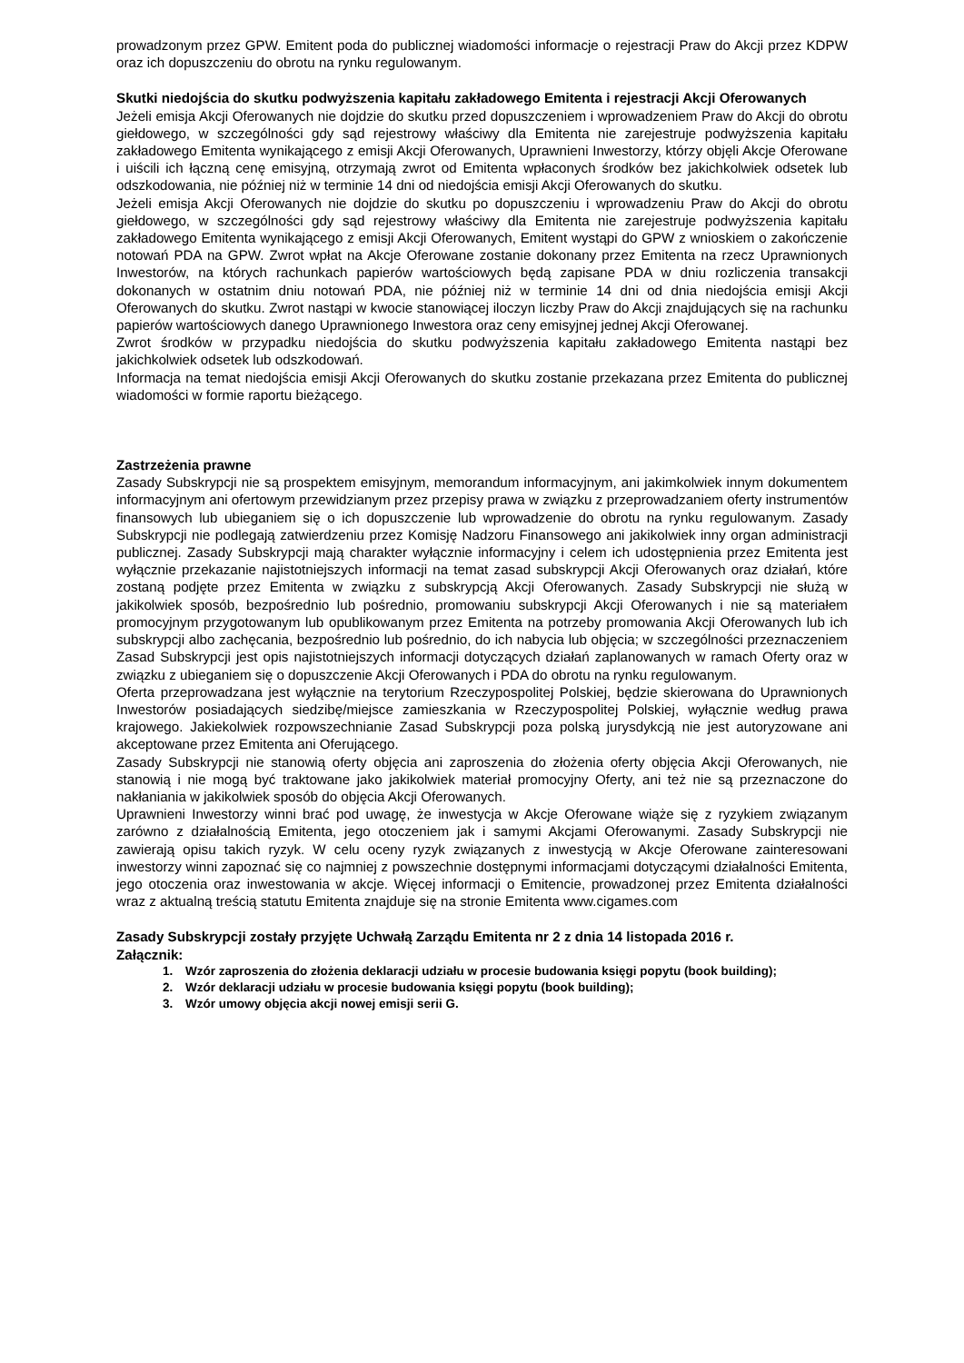prowadzonym przez GPW. Emitent poda do publicznej wiadomości informacje o rejestracji Praw do Akcji przez KDPW oraz ich dopuszczeniu do obrotu na rynku regulowanym.
Skutki niedojścia do skutku podwyższenia kapitału zakładowego Emitenta i rejestracji Akcji Oferowanych
Jeżeli emisja Akcji Oferowanych nie dojdzie do skutku przed dopuszczeniem i wprowadzeniem Praw do Akcji do obrotu giełdowego, w szczególności gdy sąd rejestrowy właściwy dla Emitenta nie zarejestruje podwyższenia kapitału zakładowego Emitenta wynikającego z emisji Akcji Oferowanych, Uprawnieni Inwestorzy, którzy objęli Akcje Oferowane i uiścili ich łączną cenę emisyjną, otrzymają zwrot od Emitenta wpłaconych środków bez jakichkolwiek odsetek lub odszkodowania, nie później niż w terminie 14 dni od niedojścia emisji Akcji Oferowanych do skutku.
Jeżeli emisja Akcji Oferowanych nie dojdzie do skutku po dopuszczeniu i wprowadzeniu Praw do Akcji do obrotu giełdowego, w szczególności gdy sąd rejestrowy właściwy dla Emitenta nie zarejestruje podwyższenia kapitału zakładowego Emitenta wynikającego z emisji Akcji Oferowanych, Emitent wystąpi do GPW z wnioskiem o zakończenie notowań PDA na GPW. Zwrot wpłat na Akcje Oferowane zostanie dokonany przez Emitenta na rzecz Uprawnionych Inwestorów, na których rachunkach papierów wartościowych będą zapisane PDA w dniu rozliczenia transakcji dokonanych w ostatnim dniu notowań PDA, nie później niż w terminie 14 dni od dnia niedojścia emisji Akcji Oferowanych do skutku. Zwrot nastąpi w kwocie stanowiącej iloczyn liczby Praw do Akcji znajdujących się na rachunku papierów wartościowych danego Uprawnionego Inwestora oraz ceny emisyjnej jednej Akcji Oferowanej.
Zwrot środków w przypadku niedojścia do skutku podwyższenia kapitału zakładowego Emitenta nastąpi bez jakichkolwiek odsetek lub odszkodowań.
Informacja na temat niedojścia emisji Akcji Oferowanych do skutku zostanie przekazana przez Emitenta do publicznej wiadomości w formie raportu bieżącego.
Zastrzeżenia prawne
Zasady Subskrypcji nie są prospektem emisyjnym, memorandum informacyjnym, ani jakimkolwiek innym dokumentem informacyjnym ani ofertowym przewidzianym przez przepisy prawa w związku z przeprowadzaniem oferty instrumentów finansowych lub ubieganiem się o ich dopuszczenie lub wprowadzenie do obrotu na rynku regulowanym. Zasady Subskrypcji nie podlegają zatwierdzeniu przez Komisję Nadzoru Finansowego ani jakikolwiek inny organ administracji publicznej. Zasady Subskrypcji mają charakter wyłącznie informacyjny i celem ich udostępnienia przez Emitenta jest wyłącznie przekazanie najistotniejszych informacji na temat zasad subskrypcji Akcji Oferowanych oraz działań, które zostaną podjęte przez Emitenta w związku z subskrypcją Akcji Oferowanych. Zasady Subskrypcji nie służą w jakikolwiek sposób, bezpośrednio lub pośrednio, promowaniu subskrypcji Akcji Oferowanych i nie są materiałem promocyjnym przygotowanym lub opublikowanym przez Emitenta na potrzeby promowania Akcji Oferowanych lub ich subskrypcji albo zachęcania, bezpośrednio lub pośrednio, do ich nabycia lub objęcia; w szczególności przeznaczeniem Zasad Subskrypcji jest opis najistotniejszych informacji dotyczących działań zaplanowanych w ramach Oferty oraz w związku z ubieganiem się o dopuszczenie Akcji Oferowanych i PDA do obrotu na rynku regulowanym.
Oferta przeprowadzana jest wyłącznie na terytorium Rzeczypospolitej Polskiej, będzie skierowana do Uprawnionych Inwestorów posiadających siedzibę/miejsce zamieszkania w Rzeczypospolitej Polskiej, wyłącznie według prawa krajowego. Jakiekolwiek rozpowszechnianie Zasad Subskrypcji poza polską jurysdykcją nie jest autoryzowane ani akceptowane przez Emitenta ani Oferującego.
Zasady Subskrypcji nie stanowią oferty objęcia ani zaproszenia do złożenia oferty objęcia Akcji Oferowanych, nie stanowią i nie mogą być traktowane jako jakikolwiek materiał promocyjny Oferty, ani też nie są przeznaczone do nakłaniania w jakikolwiek sposób do objęcia Akcji Oferowanych.
Uprawnieni Inwestorzy winni brać pod uwagę, że inwestycja w Akcje Oferowane wiąże się z ryzykiem związanym zarówno z działalnością Emitenta, jego otoczeniem jak i samymi Akcjami Oferowanymi. Zasady Subskrypcji nie zawierają opisu takich ryzyk. W celu oceny ryzyk związanych z inwestycją w Akcje Oferowane zainteresowani inwestorzy winni zapoznać się co najmniej z powszechnie dostępnymi informacjami dotyczącymi działalności Emitenta, jego otoczenia oraz inwestowania w akcje. Więcej informacji o Emitencie, prowadzonej przez Emitenta działalności wraz z aktualną treścią statutu Emitenta znajduje się na stronie Emitenta www.cigames.com
Zasady Subskrypcji zostały przyjęte Uchwałą Zarządu Emitenta nr 2 z dnia 14 listopada 2016 r.
Załącznik:
1. Wzór zaproszenia do złożenia deklaracji udziału w procesie budowania księgi popytu (book building);
2. Wzór deklaracji udziału w procesie budowania księgi popytu (book building);
3. Wzór umowy objęcia akcji nowej emisji serii G.